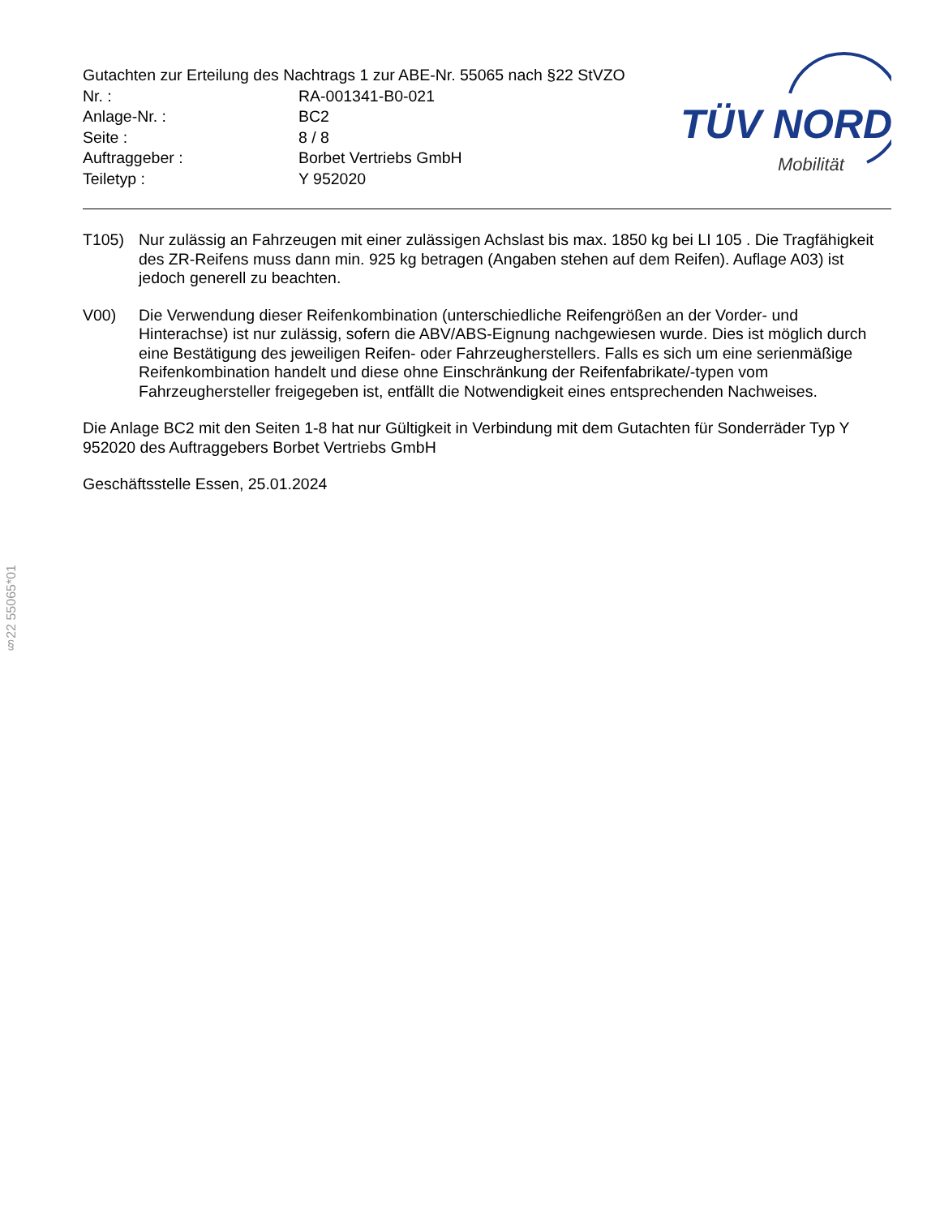Gutachten zur Erteilung des Nachtrags 1 zur ABE-Nr. 55065 nach §22 StVZO
Nr. : RA-001341-B0-021 Anlage-Nr. : BC2 Seite : 8 / 8 Auftraggeber : Borbet Vertriebs GmbH Teiletyp : Y 952020
TÜV NORD
Mobilität
T105) Nur zulässig an Fahrzeugen mit einer zulässigen Achslast bis max. 1850 kg bei LI 105 . Die Tragfähigkeit des ZR-Reifens muss dann min. 925 kg betragen (Angaben stehen auf dem Reifen). Auflage A03) ist jedoch generell zu beachten.
V00) Die Verwendung dieser Reifenkombination (unterschiedliche Reifengrößen an der Vorder- und Hinterachse) ist nur zulässig, sofern die ABV/ABS-Eignung nachgewiesen wurde. Dies ist möglich durch eine Bestätigung des jeweiligen Reifen- oder Fahrzeugherstellers. Falls es sich um eine serienmäßige Reifenkombination handelt und diese ohne Einschränkung der Reifenfabrikate/-typen vom Fahrzeughersteller freigegeben ist, entfällt die Notwendigkeit eines entsprechenden Nachweises.
Die Anlage BC2 mit den Seiten 1-8 hat nur Gültigkeit in Verbindung mit dem Gutachten für Sonderräder Typ Y 952020 des Auftraggebers Borbet Vertriebs GmbH
Geschäftsstelle Essen, 25.01.2024
§22 55065*01